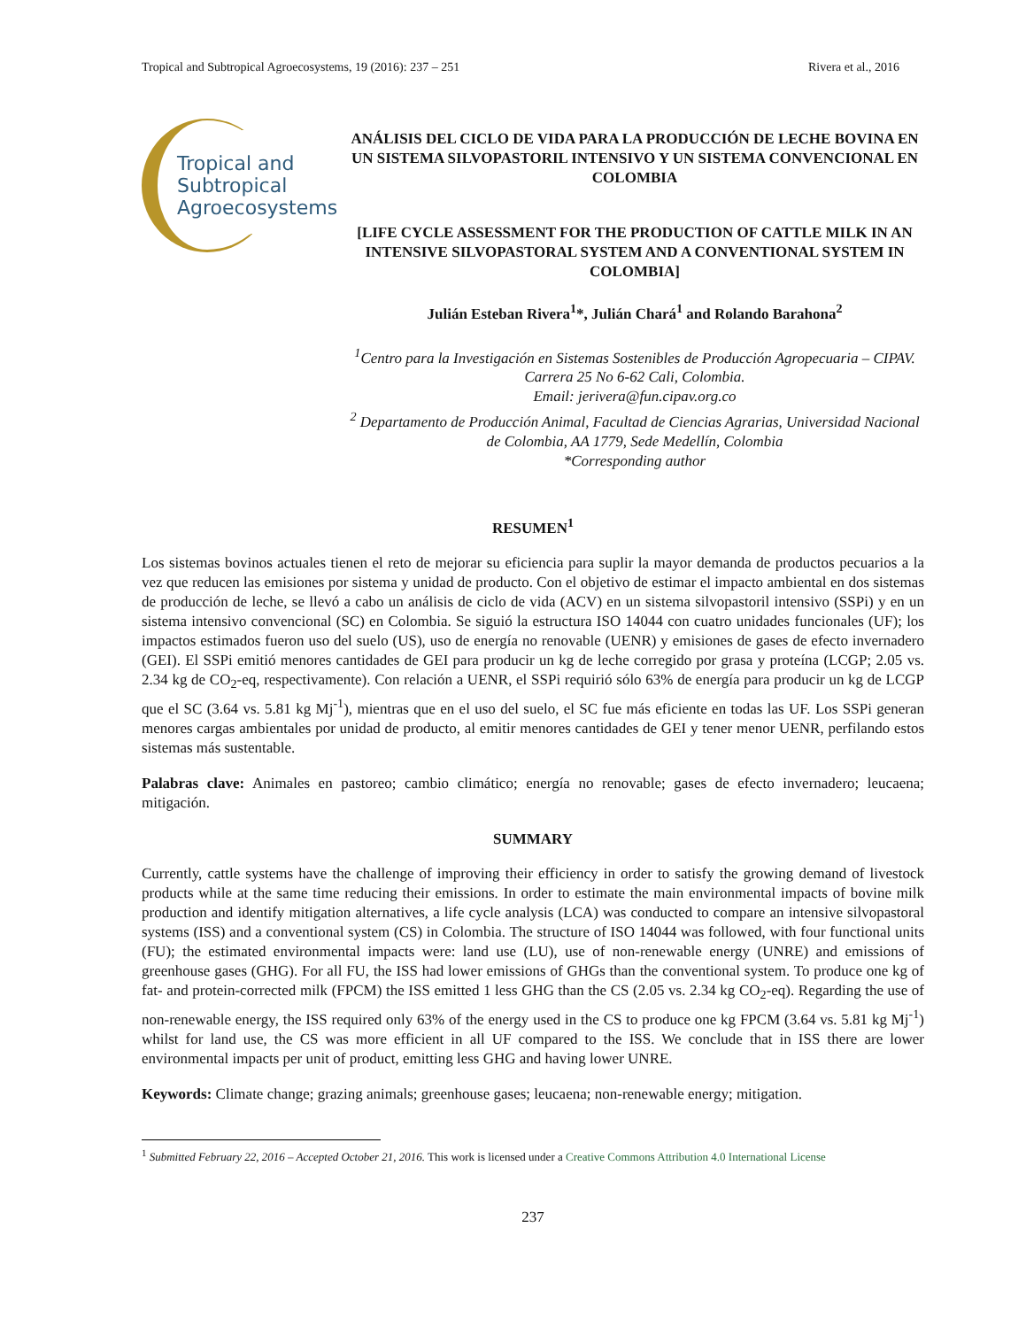Tropical and Subtropical Agroecosystems, 19 (2016): 237 – 251 Rivera et al., 2016
Tropical and
Subtropical
Agroecosystems
ANÁLISIS DEL CICLO DE VIDA PARA LA PRODUCCIÓN DE LECHE BOVINA EN UN SISTEMA SILVOPASTORIL INTENSIVO Y UN SISTEMA CONVENCIONAL EN COLOMBIA
[LIFE CYCLE ASSESSMENT FOR THE PRODUCTION OF CATTLE MILK IN AN INTENSIVE SILVOPASTORAL SYSTEM AND A CONVENTIONAL SYSTEM IN COLOMBIA]
Julián Esteban Rivera<sup>1</sup>*, Julián Chará<sup>1</sup> and Rolando Barahona<sup>2</sup>
<sup>1</sup> Centro para la Investigación en Sistemas Sostenibles de Producción Agropecuaria – CIPAV. Carrera 25 No 6-62 Cali, Colombia.
Email: jerivera@fun.cipav.org.co
<sup>2</sup> Departamento de Producción Animal, Facultad de Ciencias Agrarias, Universidad Nacional de Colombia, AA 1779, Sede Medellín, Colombia
*Corresponding author
RESUMEN<sup>1</sup>
Los sistemas bovinos actuales tienen el reto de mejorar su eficiencia para suplir la mayor demanda de productos pecuarios a la vez que reducen las emisiones por sistema y unidad de producto. Con el objetivo de estimar el impacto ambiental en dos sistemas de producción de leche, se llevó a cabo un análisis de ciclo de vida (ACV) en un sistema silvopastoril intensivo (SSPi) y en un sistema intensivo convencional (SC) en Colombia. Se siguió la estructura ISO 14044 con cuatro unidades funcionales (UF); los impactos estimados fueron uso del suelo (US), uso de energía no renovable (UENR) y emisiones de gases de efecto invernadero (GEI). El SSPi emitió menores cantidades de GEI para producir un kg de leche corregido por grasa y proteína (LCGP; 2.05 vs. 2.34 kg de CO<sub>2</sub>-eq, respectivamente). Con relación a UENR, el SSPi requirió sólo 63% de energía para producir un kg de LCGP que el SC (3.64 vs. 5.81 kg Mj<sup>-1</sup>), mientras que en el uso del suelo, el SC fue más eficiente en todas las UF. Los SSPi generan menores cargas ambientales por unidad de producto, al emitir menores cantidades de GEI y tener menor UENR, perfilando estos sistemas más sustentable.
Palabras clave: Animales en pastoreo; cambio climático; energía no renovable; gases de efecto invernadero; leucaena; mitigación.
SUMMARY
Currently, cattle systems have the challenge of improving their efficiency in order to satisfy the growing demand of livestock products while at the same time reducing their emissions. In order to estimate the main environmental impacts of bovine milk production and identify mitigation alternatives, a life cycle analysis (LCA) was conducted to compare an intensive silvopastoral systems (ISS) and a conventional system (CS) in Colombia. The structure of ISO 14044 was followed, with four functional units (FU); the estimated environmental impacts were: land use (LU), use of non-renewable energy (UNRE) and emissions of greenhouse gases (GHG). For all FU, the ISS had lower emissions of GHGs than the conventional system. To produce one kg of fat- and protein-corrected milk (FPCM) the ISS emitted 1 less GHG than the CS (2.05 vs. 2.34 kg CO<sub>2</sub>-eq). Regarding the use of non-renewable energy, the ISS required only 63% of the energy used in the CS to produce one kg FPCM (3.64 vs. 5.81 kg Mj<sup>-1</sup>) whilst for land use, the CS was more efficient in all UF compared to the ISS. We conclude that in ISS there are lower environmental impacts per unit of product, emitting less GHG and having lower UNRE.
Keywords: Climate change; grazing animals; greenhouse gases; leucaena; non-renewable energy; mitigation.
<sup>1</sup> Submitted February 22, 2016 – Accepted October 21, 2016. This work is licensed under a Creative Commons Attribution 4.0 International License
237